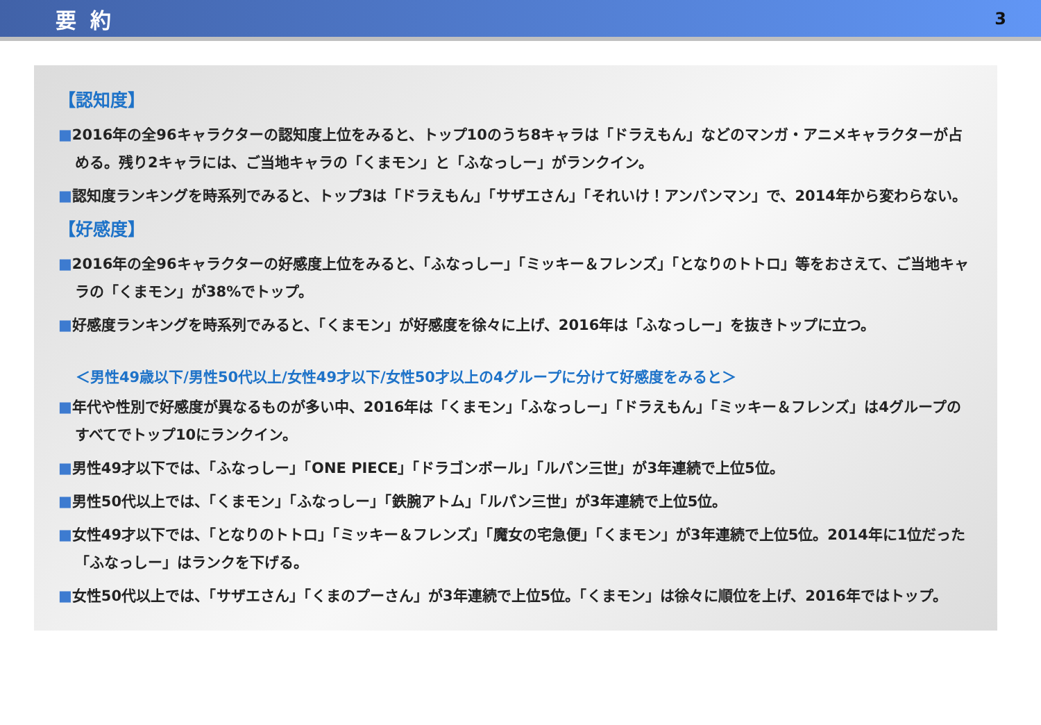要約 3
【認知度】
■2016年の全96キャラクターの認知度上位をみると、トップ10のうち8キャラは「ドラえもん」などのマンガ・アニメキャラクターが占める。残り2キャラには、ご当地キャラの「くまモン」と「ふなっしー」がランクイン。
■認知度ランキングを時系列でみると、トップ3は「ドラえもん」「サザエさん」「それいけ！アンパンマン」で、2014年から変わらない。
【好感度】
■2016年の全96キャラクターの好感度上位をみると、「ふなっしー」「ミッキー＆フレンズ」「となりのトトロ」等をおさえて、ご当地キャラの「くまモン」が38%でトップ。
■好感度ランキングを時系列でみると、「くまモン」が好感度を徐々に上げ、2016年は「ふなっしー」を抜きトップに立つ。
＜男性49歳以下/男性50代以上/女性49才以下/女性50才以上の4グループに分けて好感度をみると＞
■年代や性別で好感度が異なるものが多い中、2016年は「くまモン」「ふなっしー」「ドラえもん」「ミッキー＆フレンズ」は4グループのすべてでトップ10にランクイン。
■男性49才以下では、「ふなっしー」「ONE PIECE」「ドラゴンボール」「ルパン三世」が3年連続で上位5位。
■男性50代以上では、「くまモン」「ふなっしー」「鉄腕アトム」「ルパン三世」が3年連続で上位5位。
■女性49才以下では、「となりのトトロ」「ミッキー＆フレンズ」「魔女の宅急便」「くまモン」が3年連続で上位5位。2014年に1位だった「ふなっしー」はランクを下げる。
■女性50代以上では、「サザエさん」「くまのプーさん」が3年連続で上位5位。「くまモン」は徐々に順位を上げ、2016年ではトップ。